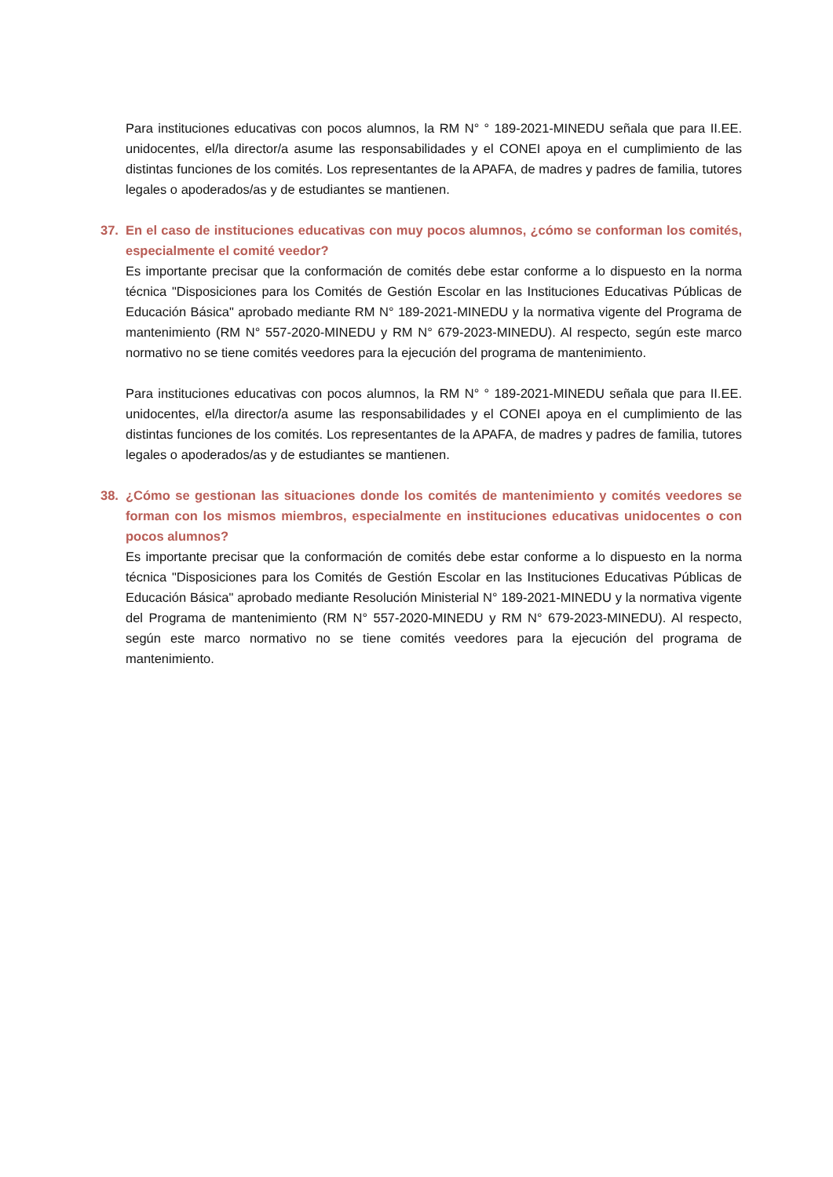Para instituciones educativas con pocos alumnos, la RM N° ° 189-2021-MINEDU señala que para II.EE. unidocentes, el/la director/a asume las responsabilidades y el CONEI apoya en el cumplimiento de las distintas funciones de los comités. Los representantes de la APAFA, de madres y padres de familia, tutores legales o apoderados/as y de estudiantes se mantienen.
37. En el caso de instituciones educativas con muy pocos alumnos, ¿cómo se conforman los comités, especialmente el comité veedor?
Es importante precisar que la conformación de comités debe estar conforme a lo dispuesto en la norma técnica "Disposiciones para los Comités de Gestión Escolar en las Instituciones Educativas Públicas de Educación Básica" aprobado mediante RM N° 189-2021-MINEDU y la normativa vigente del Programa de mantenimiento (RM N° 557-2020-MINEDU y RM N° 679-2023-MINEDU). Al respecto, según este marco normativo no se tiene comités veedores para la ejecución del programa de mantenimiento.
Para instituciones educativas con pocos alumnos, la RM N° ° 189-2021-MINEDU señala que para II.EE. unidocentes, el/la director/a asume las responsabilidades y el CONEI apoya en el cumplimiento de las distintas funciones de los comités. Los representantes de la APAFA, de madres y padres de familia, tutores legales o apoderados/as y de estudiantes se mantienen.
38. ¿Cómo se gestionan las situaciones donde los comités de mantenimiento y comités veedores se forman con los mismos miembros, especialmente en instituciones educativas unidocentes o con pocos alumnos?
Es importante precisar que la conformación de comités debe estar conforme a lo dispuesto en la norma técnica "Disposiciones para los Comités de Gestión Escolar en las Instituciones Educativas Públicas de Educación Básica" aprobado mediante Resolución Ministerial N° 189-2021-MINEDU y la normativa vigente del Programa de mantenimiento (RM N° 557-2020-MINEDU y RM N° 679-2023-MINEDU). Al respecto, según este marco normativo no se tiene comités veedores para la ejecución del programa de mantenimiento.